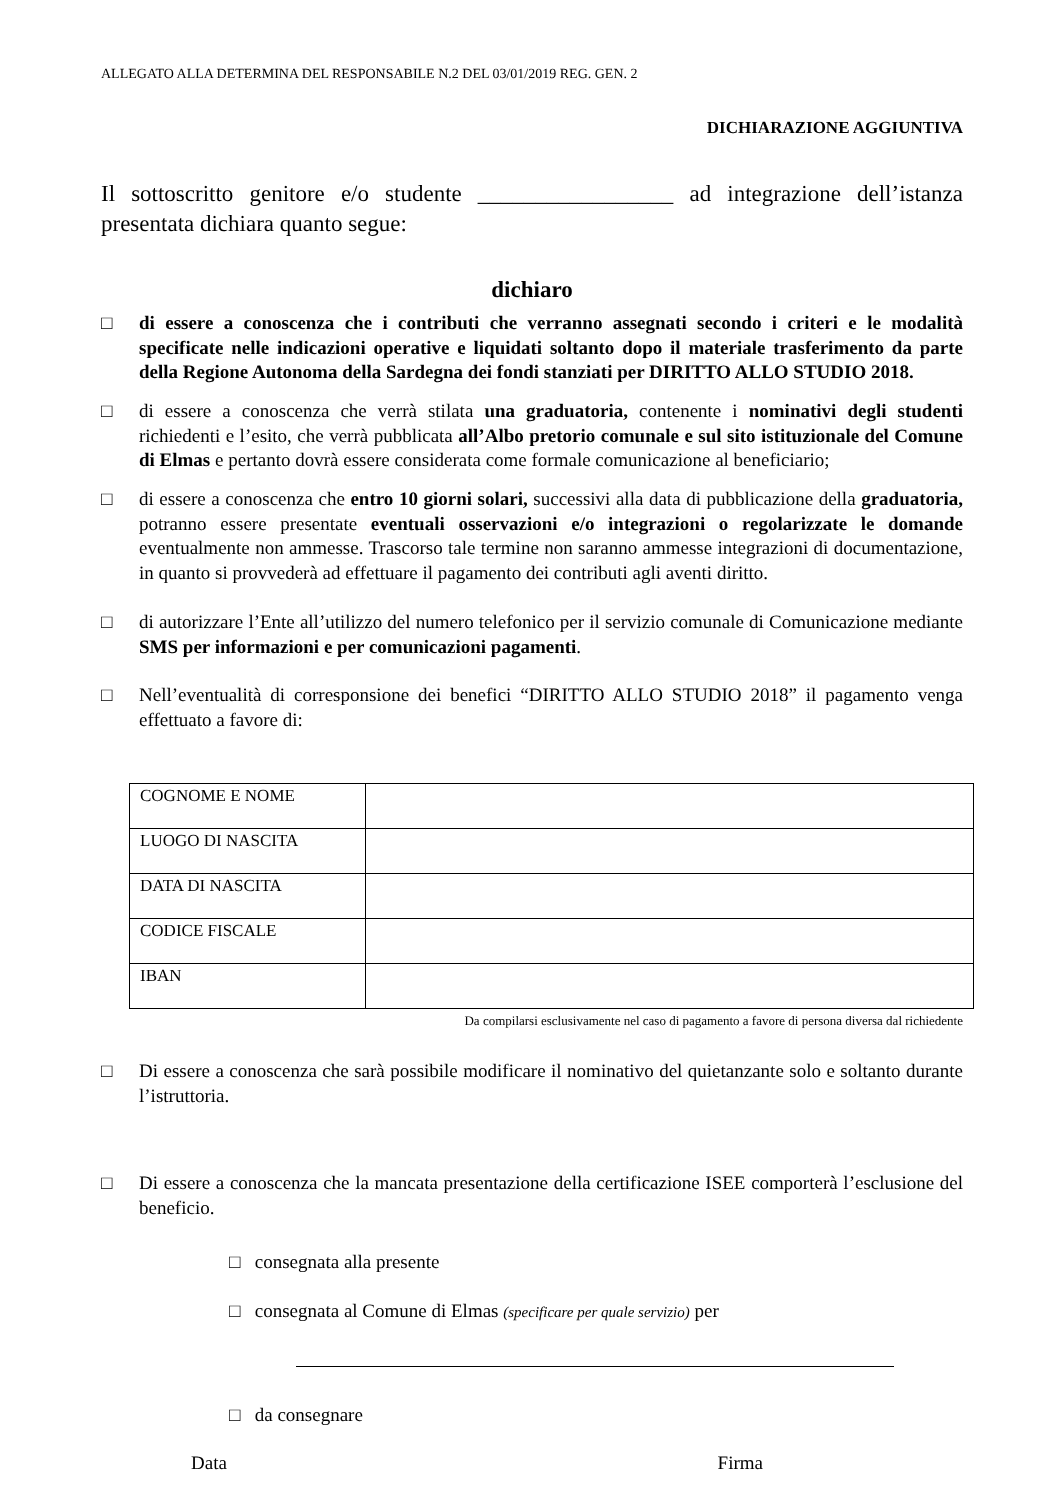ALLEGATO ALLA DETERMINA DEL RESPONSABILE N.2 DEL 03/01/2019 REG. GEN. 2
DICHIARAZIONE AGGIUNTIVA
Il sottoscritto genitore e/o studente _________________ ad integrazione dell’istanza presentata dichiara quanto segue:
dichiaro
□ di essere a conoscenza che i contributi che verranno assegnati secondo i criteri e le modalità specificate nelle indicazioni operative e liquidati soltanto dopo il materiale trasferimento da parte della Regione Autonoma della Sardegna dei fondi stanziati per DIRITTO ALLO STUDIO 2018.
□ di essere a conoscenza che verrà stilata una graduatoria, contenente i nominativi degli studenti richiedenti e l’esito, che verrà pubblicata all’Albo pretorio comunale e sul sito istituzionale del Comune di Elmas e pertanto dovrà essere considerata come formale comunicazione al beneficiario;
□ di essere a conoscenza che entro 10 giorni solari, successivi alla data di pubblicazione della graduatoria, potranno essere presentate eventuali osservazioni e/o integrazioni o regolarizzate le domande eventualmente non ammesse. Trascorso tale termine non saranno ammesse integrazioni di documentazione, in quanto si provvederà ad effettuare il pagamento dei contributi agli aventi diritto.
□ di autorizzare l’Ente all’utilizzo del numero telefonico per il servizio comunale di Comunicazione mediante SMS per informazioni e per comunicazioni pagamenti.
□ Nell’eventualità di corresponsione dei benefici “DIRITTO ALLO STUDIO 2018” il pagamento venga effettuato a favore di:
| COGNOME E NOME | |
| LUOGO DI NASCITA | |
| DATA DI NASCITA | |
| CODICE FISCALE | |
| IBAN | |
Da compilarsi esclusivamente nel caso di pagamento a favore di persona diversa dal richiedente
□ Di essere a conoscenza che sarà possibile modificare il nominativo del quietanzante solo e soltanto durante l’istruttoria.
□ Di essere a conoscenza che la mancata presentazione della certificazione ISEE comporterà l’esclusione del beneficio.
□ consegnata alla presente
□ consegnata al Comune di Elmas (specificare per quale servizio) per
□ da consegnare
Data Firma